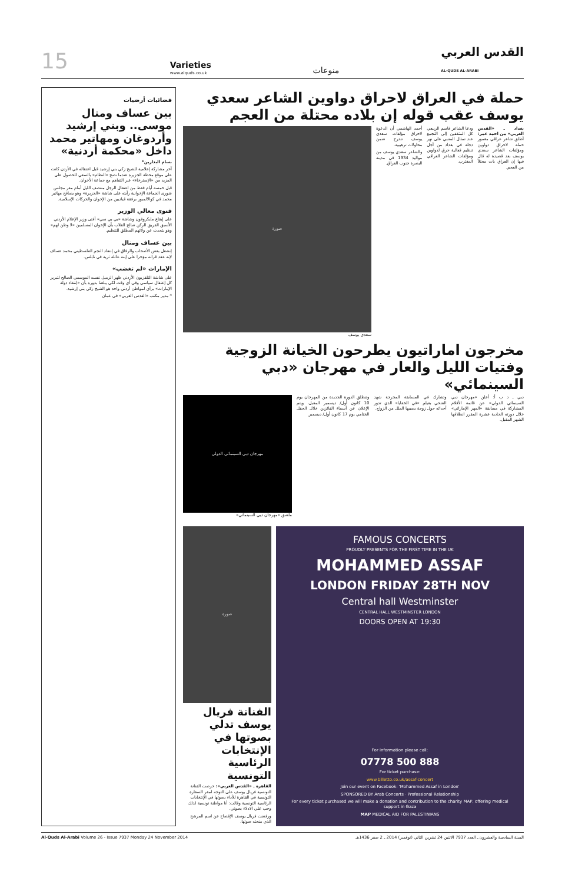15 Varieties
www.alquds.co.uk منوعات القدس العربي
AL-QUDS AL-ARABI
فضائيات أرضيات
بين عساف ومنال موسى.. وبني إرشيد وأردوغان ومهاتير محمد داخل «محكمة أردنية»
بسام البدارين*
آخر مشاركة إعلامية للشيخ زكي بني إرشيد قبل اعتقاله في الأردن كانت على موقع محطة الجزيرة عندما نصح «النظام» بالسعي للحصول على المزيد من «الإسترخاء» عبر التفاهم مع جماعة الأخوان.
قبل خمسة أيام فقط من اعتقال الرجل منتصف الليل أمام مقر مجلس شورى الجماعة الإخوانية رأيته على شاشة «الجزيرة» وهو يصافح مهاتير محمد في كوالالمبور برفقة قياديين من الإخوان والحركات الإسلامية.
فتوى معالي الوزير
على إيقاع مايكروفون وشاشة «بي بي سي» أفتى وزير الإعلام الأردني الأسبق الفريق الركن صالح القلاب بأن الإخوان المسلمين «لا وطن لهم» وهو يتحدث عن ولائهم المطلق للتنظيم.
بين عساف ومنال
إنشغل بعض الأصحاب والرفاق في إنتقاد النجم الفلسطيني محمد عساف لإنه عقد قرانه مؤخرا على إبنة عائلة ثرية في نابلس.
الإمارات «لم تغضب»
على شاشة التلفزيون الأردني ظهر الزميل نفسه الموسمي الصالح لتبرير كل إعتقال سياسي وفي أي وقت لكي يبلغنا بدوره بأن «إنتقاد دولة الإمارات» برأي لمواطن أردني واحد هو الشيخ زكي بني إرشيد.
* مدير مكتب «القدس العربي» في عمان
حملة في العراق لاحراق دواوين الشاعر سعدي يوسف عقب قوله إن بلاده محتلة من العجم
بغداد ـ «القدس العربي» من احمد عمر: أطلق شاعر عراقي مغمور حملة لاحراق دواوين ومؤلفات الشاعر سعدي يوسف بعد قصيدة له قال فيها إن العراق بات محتلاً من العجم.
ودعا الشاعر قاسم الربيعي كل المثقفين إلى التجمع عند تمثال المتنبي على نهر دجلة في بغداد من أجل تنظيم فعالية حرق لدواوين ومؤلفات الشاعر العراقي المغترب.
أحمد الهاشمي أن الدعوة لاحراق مؤلفات سعدي يوسف تندرج ضمن محاولات ترهيبية.
والشاعر سعدي يوسف من مواليد 1934 في مدينة البصرة جنوب العراق.
صورة
سعدي يوسف
مخرجون اماراتيون يطرحون الخيانة الزوجية وفتيات الليل والعار في مهرجان «دبي السينمائي»
دبي ـ د ب أ: أعلن «مهرجان دبي السينمائي الدولي» عن قائمة الأفلام المشاركة في مسابقة «المهر الإماراتي» خلال دورته الحادية عشرة المقرر انطلاقها الشهر المقبل.
وتشارك في المسابقة المخرجة شهد الشحي بفيلم «في الخفايا» الذي تدور أحداثه حول زوجة يصيبها الملل من الزواج.
وتنطلق الدورة الجديدة من المهرجان يوم 10 كانون أول/ ديسمبر المقبل، ويتم الإعلان عن أسماء الفائزين خلال الحفل الختامي يوم 17 كانون أول/ ديسمبر.
مهرجان دبي السينمائي الدولي
ملصق «مهرجان دبي السينمائي»
FAMOUS CONCERTS
PROUDLY PRESENTS FOR THE FIRST TIME IN THE UK
MOHAMMED ASSAF
LONDON FRIDAY 28TH NOV
Central hall Westminster
CENTRAL HALL WESTMINSTER LONDON
DOORS OPEN AT 19:30
For information please call:
07778 500 888
For ticket purchase:
www.billetto.co.uk/assaf-concert
Join our event on Facebook: 'Mohammed Assaf in London'
SPONSORED BY Arab Concerts · Professional Relationship
For every ticket purchased we will make a donation and contribution to the charity MAP, offering medical support in Gaza
MAP MEDICAL AID FOR PALESTINIANS
صورة
الفنانة فريال يوسف تدلي بصوتها في الإنتخابات الرئاسية التونسية
القاهرة ـ «القدس العربي»: حرصت الفنانة التونسية فريال يوسف على التوجه لمقر السفارة التونسية في القاهرة للأداء بصوتها في الإنتخابات الرئاسية التونسية وقالت: أنا مواطنة تونسية لذلك وجب علي الادلاء بصوتي.
ورفضت فريال يوسف الإفصاح عن اسم المرشح الذي منحته صوتها.
Al-Quds Al-Arabi Volume 26 - Issue 7937 Monday 24 November 2014 السنة السادسة والعشرون ـ العدد 7937 الاثنين 24 تشرين الثاني (نوفمبر) 2014 ـ 2 صفر 1436هـ